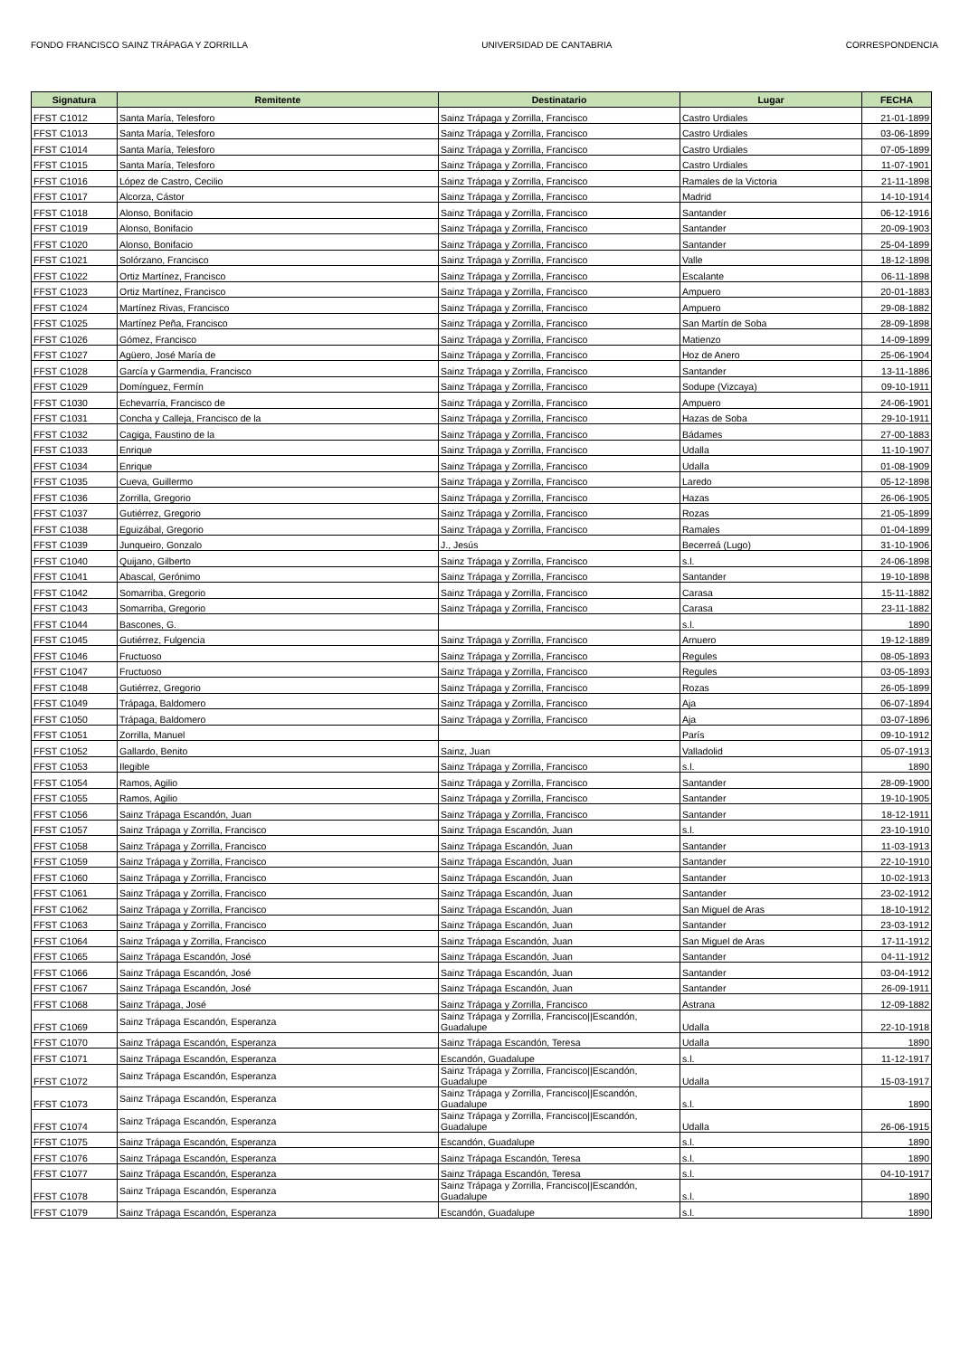FONDO FRANCISCO SAINZ TRÁPAGA Y ZORRILLA UNIVERSIDAD DE CANTABRIA CORRESPONDENCIA
| Signatura | Remitente | Destinatario | Lugar | FECHA |
| --- | --- | --- | --- | --- |
| FFST C1012 | Santa María, Telesforo | Sainz Trápaga y Zorrilla, Francisco | Castro Urdiales | 21-01-1899 |
| FFST C1013 | Santa María, Telesforo | Sainz Trápaga y Zorrilla, Francisco | Castro Urdiales | 03-06-1899 |
| FFST C1014 | Santa María, Telesforo | Sainz Trápaga y Zorrilla, Francisco | Castro Urdiales | 07-05-1899 |
| FFST C1015 | Santa María, Telesforo | Sainz Trápaga y Zorrilla, Francisco | Castro Urdiales | 11-07-1901 |
| FFST C1016 | López de Castro, Cecilio | Sainz Trápaga y Zorrilla, Francisco | Ramales de la Victoria | 21-11-1898 |
| FFST C1017 | Alcorza, Cástor | Sainz Trápaga y Zorrilla, Francisco | Madrid | 14-10-1914 |
| FFST C1018 | Alonso, Bonifacio | Sainz Trápaga y Zorrilla, Francisco | Santander | 06-12-1916 |
| FFST C1019 | Alonso, Bonifacio | Sainz Trápaga y Zorrilla, Francisco | Santander | 20-09-1903 |
| FFST C1020 | Alonso, Bonifacio | Sainz Trápaga y Zorrilla, Francisco | Santander | 25-04-1899 |
| FFST C1021 | Solórzano, Francisco | Sainz Trápaga y Zorrilla, Francisco | Valle | 18-12-1898 |
| FFST C1022 | Ortiz Martínez, Francisco | Sainz Trápaga y Zorrilla, Francisco | Escalante | 06-11-1898 |
| FFST C1023 | Ortiz Martínez, Francisco | Sainz Trápaga y Zorrilla, Francisco | Ampuero | 20-01-1883 |
| FFST C1024 | Martínez Rivas, Francisco | Sainz Trápaga y Zorrilla, Francisco | Ampuero | 29-08-1882 |
| FFST C1025 | Martínez Peña, Francisco | Sainz Trápaga y Zorrilla, Francisco | San Martín de Soba | 28-09-1898 |
| FFST C1026 | Gómez, Francisco | Sainz Trápaga y Zorrilla, Francisco | Matienzo | 14-09-1899 |
| FFST C1027 | Agüero, José María de | Sainz Trápaga y Zorrilla, Francisco | Hoz de Anero | 25-06-1904 |
| FFST C1028 | García y Garmendia, Francisco | Sainz Trápaga y Zorrilla, Francisco | Santander | 13-11-1886 |
| FFST C1029 | Domínguez, Fermín | Sainz Trápaga y Zorrilla, Francisco | Sodupe (Vizcaya) | 09-10-1911 |
| FFST C1030 | Echevarría, Francisco de | Sainz Trápaga y Zorrilla, Francisco | Ampuero | 24-06-1901 |
| FFST C1031 | Concha y Calleja, Francisco de la | Sainz Trápaga y Zorrilla, Francisco | Hazas de Soba | 29-10-1911 |
| FFST C1032 | Cagiga, Faustino de la | Sainz Trápaga y Zorrilla, Francisco | Bádames | 27-00-1883 |
| FFST C1033 | Enrique | Sainz Trápaga y Zorrilla, Francisco | Udalla | 11-10-1907 |
| FFST C1034 | Enrique | Sainz Trápaga y Zorrilla, Francisco | Udalla | 01-08-1909 |
| FFST C1035 | Cueva, Guillermo | Sainz Trápaga y Zorrilla, Francisco | Laredo | 05-12-1898 |
| FFST C1036 | Zorrilla, Gregorio | Sainz Trápaga y Zorrilla, Francisco | Hazas | 26-06-1905 |
| FFST C1037 | Gutiérrez, Gregorio | Sainz Trápaga y Zorrilla, Francisco | Rozas | 21-05-1899 |
| FFST C1038 | Eguizábal, Gregorio | Sainz Trápaga y Zorrilla, Francisco | Ramales | 01-04-1899 |
| FFST C1039 | Junqueiro, Gonzalo | J., Jesús | Becerreá (Lugo) | 31-10-1906 |
| FFST C1040 | Quijano, Gilberto | Sainz Trápaga y Zorrilla, Francisco | s.l. | 24-06-1898 |
| FFST C1041 | Abascal, Gerónimo | Sainz Trápaga y Zorrilla, Francisco | Santander | 19-10-1898 |
| FFST C1042 | Somarriba, Gregorio | Sainz Trápaga y Zorrilla, Francisco | Carasa | 15-11-1882 |
| FFST C1043 | Somarriba, Gregorio | Sainz Trápaga y Zorrilla, Francisco | Carasa | 23-11-1882 |
| FFST C1044 | Bascones, G. | | s.l. | 1890 |
| FFST C1045 | Gutiérrez, Fulgencia | Sainz Trápaga y Zorrilla, Francisco | Arnuero | 19-12-1889 |
| FFST C1046 | Fructuoso | Sainz Trápaga y Zorrilla, Francisco | Regules | 08-05-1893 |
| FFST C1047 | Fructuoso | Sainz Trápaga y Zorrilla, Francisco | Regules | 03-05-1893 |
| FFST C1048 | Gutiérrez, Gregorio | Sainz Trápaga y Zorrilla, Francisco | Rozas | 26-05-1899 |
| FFST C1049 | Trápaga, Baldomero | Sainz Trápaga y Zorrilla, Francisco | Aja | 06-07-1894 |
| FFST C1050 | Trápaga, Baldomero | Sainz Trápaga y Zorrilla, Francisco | Aja | 03-07-1896 |
| FFST C1051 | Zorrilla, Manuel | | París | 09-10-1912 |
| FFST C1052 | Gallardo, Benito | Sainz, Juan | Valladolid | 05-07-1913 |
| FFST C1053 | Ilegible | Sainz Trápaga y Zorrilla, Francisco | s.l. | 1890 |
| FFST C1054 | Ramos, Agilio | Sainz Trápaga y Zorrilla, Francisco | Santander | 28-09-1900 |
| FFST C1055 | Ramos, Agilio | Sainz Trápaga y Zorrilla, Francisco | Santander | 19-10-1905 |
| FFST C1056 | Sainz Trápaga Escandón, Juan | Sainz Trápaga y Zorrilla, Francisco | Santander | 18-12-1911 |
| FFST C1057 | Sainz Trápaga y Zorrilla, Francisco | Sainz Trápaga Escandón, Juan | s.l. | 23-10-1910 |
| FFST C1058 | Sainz Trápaga y Zorrilla, Francisco | Sainz Trápaga Escandón, Juan | Santander | 11-03-1913 |
| FFST C1059 | Sainz Trápaga y Zorrilla, Francisco | Sainz Trápaga Escandón, Juan | Santander | 22-10-1910 |
| FFST C1060 | Sainz Trápaga y Zorrilla, Francisco | Sainz Trápaga Escandón, Juan | Santander | 10-02-1913 |
| FFST C1061 | Sainz Trápaga y Zorrilla, Francisco | Sainz Trápaga Escandón, Juan | Santander | 23-02-1912 |
| FFST C1062 | Sainz Trápaga y Zorrilla, Francisco | Sainz Trápaga Escandón, Juan | San Miguel de Aras | 18-10-1912 |
| FFST C1063 | Sainz Trápaga y Zorrilla, Francisco | Sainz Trápaga Escandón, Juan | Santander | 23-03-1912 |
| FFST C1064 | Sainz Trápaga y Zorrilla, Francisco | Sainz Trápaga Escandón, Juan | San Miguel de Aras | 17-11-1912 |
| FFST C1065 | Sainz Trápaga Escandón, José | Sainz Trápaga Escandón, Juan | Santander | 04-11-1912 |
| FFST C1066 | Sainz Trápaga Escandón, José | Sainz Trápaga Escandón, Juan | Santander | 03-04-1912 |
| FFST C1067 | Sainz Trápaga Escandón, José | Sainz Trápaga Escandón, Juan | Santander | 26-09-1911 |
| FFST C1068 | Sainz Trápaga, José | Sainz Trápaga y Zorrilla, Francisco | Astrana | 12-09-1882 |
| FFST C1069 | Sainz Trápaga Escandón, Esperanza | Sainz Trápaga y Zorrilla, Francisco//Escandón, Guadalupe | Udalla | 22-10-1918 |
| FFST C1070 | Sainz Trápaga Escandón, Esperanza | Sainz Trápaga Escandón, Teresa | Udalla | 1890 |
| FFST C1071 | Sainz Trápaga Escandón, Esperanza | Escandón, Guadalupe | s.l. | 11-12-1917 |
| FFST C1072 | Sainz Trápaga Escandón, Esperanza | Sainz Trápaga y Zorrilla, Francisco//Escandón, Guadalupe | Udalla | 15-03-1917 |
| FFST C1073 | Sainz Trápaga Escandón, Esperanza | Sainz Trápaga y Zorrilla, Francisco//Escandón, Guadalupe | s.l. | 1890 |
| FFST C1074 | Sainz Trápaga Escandón, Esperanza | Sainz Trápaga y Zorrilla, Francisco//Escandón, Guadalupe | Udalla | 26-06-1915 |
| FFST C1075 | Sainz Trápaga Escandón, Esperanza | Escandón, Guadalupe | s.l. | 1890 |
| FFST C1076 | Sainz Trápaga Escandón, Esperanza | Sainz Trápaga Escandón, Teresa | s.l. | 1890 |
| FFST C1077 | Sainz Trápaga Escandón, Esperanza | Sainz Trápaga Escandón, Teresa | s.l. | 04-10-1917 |
| FFST C1078 | Sainz Trápaga Escandón, Esperanza | Sainz Trápaga y Zorrilla, Francisco//Escandón, Guadalupe | s.l. | 1890 |
| FFST C1079 | Sainz Trápaga Escandón, Esperanza | Escandón, Guadalupe | s.l. | 1890 |